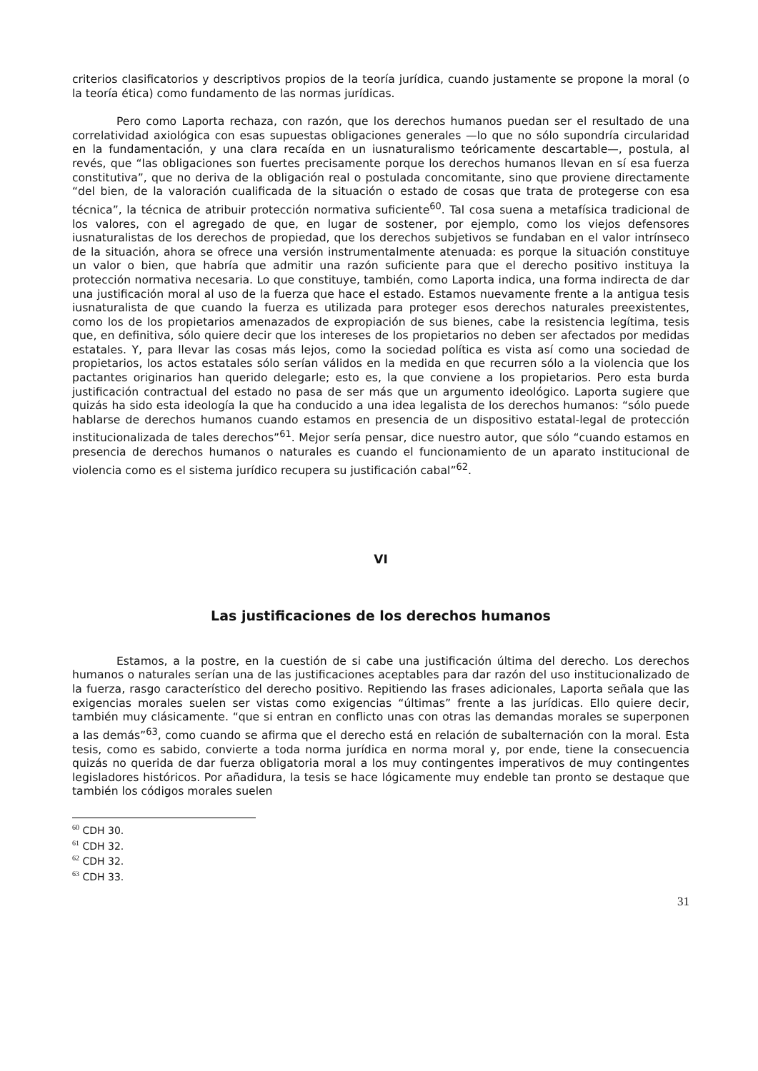criterios clasificatorios y descriptivos propios de la teoría jurídica, cuando justamente se propone la moral (o la teoría ética) como fundamento de las normas jurídicas.
Pero como Laporta rechaza, con razón, que los derechos humanos puedan ser el resultado de una correlatividad axiológica con esas supuestas obligaciones generales —lo que no sólo supondría circularidad en la fundamentación, y una clara recaída en un iusnaturalismo teóricamente descartable—, postula, al revés, que “las obligaciones son fuertes precisamente porque los derechos humanos llevan en sí esa fuerza constitutiva”, que no deriva de la obligación real o postulada concomitante, sino que proviene directamente “del bien, de la valoración cualificada de la situación o estado de cosas que trata de protegerse con esa técnica”, la técnica de atribuir protección normativa suficiente<sup>60</sup>. Tal cosa suena a metafísica tradicional de los valores, con el agregado de que, en lugar de sostener, por ejemplo, como los viejos defensores iusnaturalistas de los derechos de propiedad, que los derechos subjetivos se fundaban en el valor intrínseco de la situación, ahora se ofrece una versión instrumentalmente atenuada: es porque la situación constituye un valor o bien, que habría que admitir una razón suficiente para que el derecho positivo instituya la protección normativa necesaria. Lo que constituye, también, como Laporta indica, una forma indirecta de dar una justificación moral al uso de la fuerza que hace el estado. Estamos nuevamente frente a la antigua tesis iusnaturalista de que cuando la fuerza es utilizada para proteger esos derechos naturales preexistentes, como los de los propietarios amenazados de expropiación de sus bienes, cabe la resistencia legítima, tesis que, en definitiva, sólo quiere decir que los intereses de los propietarios no deben ser afectados por medidas estatales. Y, para llevar las cosas más lejos, como la sociedad política es vista así como una sociedad de propietarios, los actos estatales sólo serían válidos en la medida en que recurren sólo a la violencia que los pactantes originarios han querido delegarle; esto es, la que conviene a los propietarios. Pero esta burda justificación contractual del estado no pasa de ser más que un argumento ideológico. Laporta sugiere que quizás ha sido esta ideología la que ha conducido a una idea legalista de los derechos humanos: “sólo puede hablarse de derechos humanos cuando estamos en presencia de un dispositivo estatal-legal de protección institucionalizada de tales derechos”<sup>61</sup>. Mejor sería pensar, dice nuestro autor, que sólo “cuando estamos en presencia de derechos humanos o naturales es cuando el funcionamiento de un aparato institucional de violencia como es el sistema jurídico recupera su justificación cabal”<sup>62</sup>.
VI
Las justificaciones de los derechos humanos
Estamos, a la postre, en la cuestión de si cabe una justificación última del derecho. Los derechos humanos o naturales serían una de las justificaciones aceptables para dar razón del uso institucionalizado de la fuerza, rasgo característico del derecho positivo. Repitiendo las frases adicionales, Laporta señala que las exigencias morales suelen ser vistas como exigencias “últimas” frente a las jurídicas. Ello quiere decir, también muy clásicamente. “que si entran en conflicto unas con otras las demandas morales se superponen a las demás”<sup>63</sup>, como cuando se afirma que el derecho está en relación de subalternación con la moral. Esta tesis, como es sabido, convierte a toda norma jurídica en norma moral y, por ende, tiene la consecuencia quizás no querida de dar fuerza obligatoria moral a los muy contingentes imperativos de muy contingentes legisladores históricos. Por añadidura, la tesis se hace lógicamente muy endeble tan pronto se destaque que también los códigos morales suelen
<sup>60</sup> CDH 30.
<sup>61</sup> CDH 32.
<sup>62</sup> CDH 32.
<sup>63</sup> CDH 33.
31